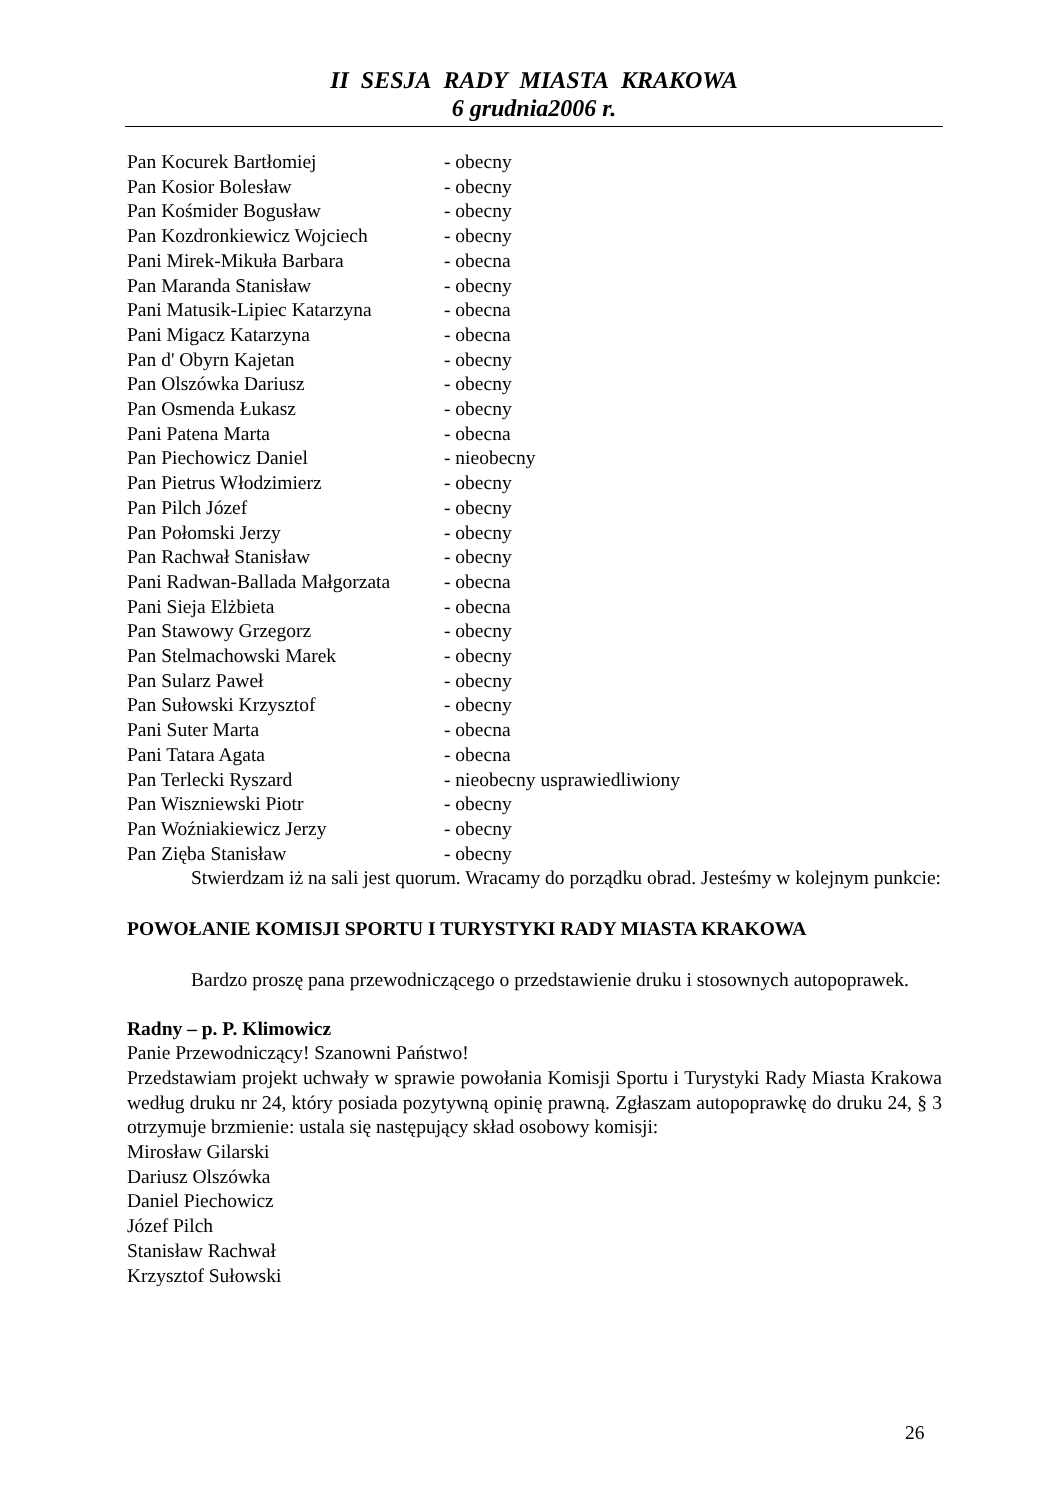II SESJA RADY MIASTA KRAKOWA
6 grudnia2006 r.
Pan Kocurek Bartłomiej - obecny
Pan Kosior Bolesław - obecny
Pan Kośmider Bogusław - obecny
Pan Kozdronkiewicz Wojciech - obecny
Pani Mirek-Mikuła Barbara - obecna
Pan Maranda Stanisław - obecny
Pani Matusik-Lipiec Katarzyna - obecna
Pani Migacz Katarzyna - obecna
Pan d' Obyrn Kajetan - obecny
Pan Olszówka Dariusz - obecny
Pan Osmenda Łukasz - obecny
Pani Patena Marta - obecna
Pan Piechowicz Daniel - nieobecny
Pan Pietrus Włodzimierz - obecny
Pan Pilch Józef - obecny
Pan Połomski Jerzy - obecny
Pan Rachwał Stanisław - obecny
Pani Radwan-Ballada Małgorzata - obecna
Pani Sieja Elżbieta - obecna
Pan Stawowy Grzegorz - obecny
Pan Stelmachowski Marek - obecny
Pan Sularz Paweł - obecny
Pan Sułowski Krzysztof - obecny
Pani Suter Marta - obecna
Pani Tatara Agata - obecna
Pan Terlecki Ryszard - nieobecny usprawiedliwiony
Pan Wiszniewski Piotr - obecny
Pan Woźniakiewicz Jerzy - obecny
Pan Zięba Stanisław - obecny
Stwierdzam iż na sali jest quorum. Wracamy do porządku obrad. Jesteśmy w kolejnym punkcie:
POWOŁANIE KOMISJI SPORTU I TURYSTYKI RADY MIASTA KRAKOWA
Bardzo proszę pana przewodniczącego o przedstawienie druku i stosownych autopoprawek.
Radny – p. P. Klimowicz
Panie Przewodniczący! Szanowni Państwo!
Przedstawiam projekt uchwały w sprawie powołania Komisji Sportu i Turystyki Rady Miasta Krakowa według druku nr 24, który posiada pozytywną opinię prawną. Zgłaszam autopoprawkę do druku 24, § 3 otrzymuje brzmienie: ustala się następujący skład osobowy komisji:
Mirosław Gilarski
Dariusz Olszówka
Daniel Piechowicz
Józef Pilch
Stanisław Rachwał
Krzysztof Sułowski
26